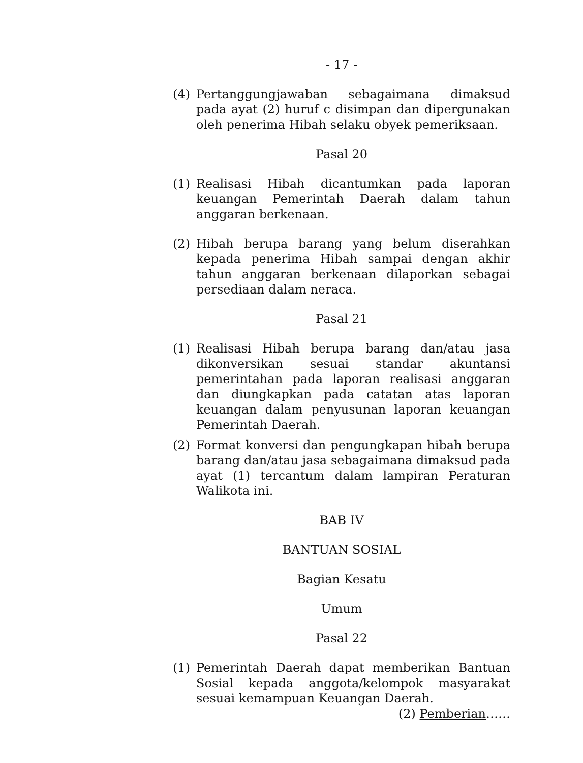- 17 -
(4) Pertanggungjawaban sebagaimana dimaksud pada ayat (2) huruf c disimpan dan dipergunakan oleh penerima Hibah selaku obyek pemeriksaan.
Pasal 20
(1) Realisasi Hibah dicantumkan pada laporan keuangan Pemerintah Daerah dalam tahun anggaran berkenaan.
(2) Hibah berupa barang yang belum diserahkan kepada penerima Hibah sampai dengan akhir tahun anggaran berkenaan dilaporkan sebagai persediaan dalam neraca.
Pasal 21
(1) Realisasi Hibah berupa barang dan/atau jasa dikonversikan sesuai standar akuntansi pemerintahan pada laporan realisasi anggaran dan diungkapkan pada catatan atas laporan keuangan dalam penyusunan laporan keuangan Pemerintah Daerah.
(2) Format konversi dan pengungkapan hibah berupa barang dan/atau jasa sebagaimana dimaksud pada ayat (1) tercantum dalam lampiran Peraturan Walikota ini.
BAB IV
BANTUAN SOSIAL
Bagian Kesatu
Umum
Pasal 22
(1) Pemerintah Daerah dapat memberikan Bantuan Sosial kepada anggota/kelompok masyarakat sesuai kemampuan Keuangan Daerah.
(2) Pemberian……